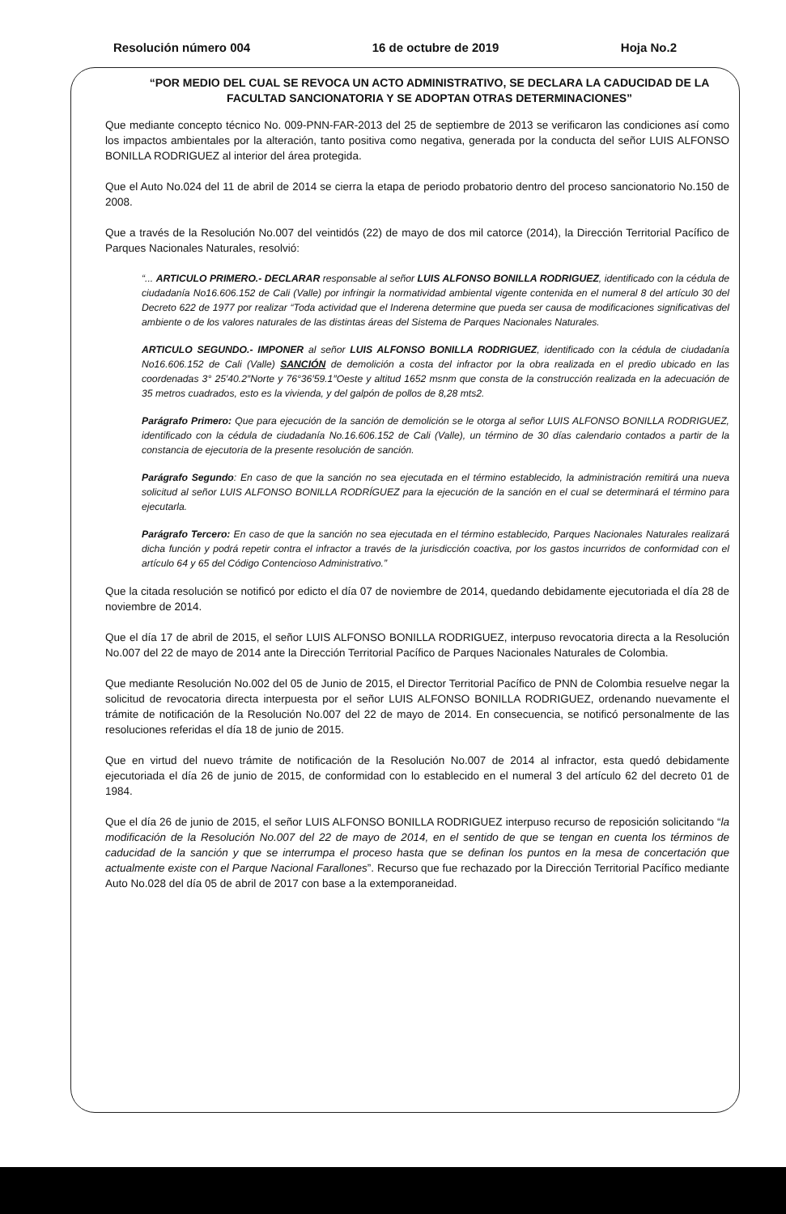Resolución número 004 16 de octubre de 2019 Hoja No.2
“POR MEDIO DEL CUAL SE REVOCA UN ACTO ADMINISTRATIVO, SE DECLARA LA CADUCIDAD DE LA FACULTAD SANCIONATORIA Y SE ADOPTAN OTRAS DETERMINACIONES”
Que mediante concepto técnico No. 009-PNN-FAR-2013 del 25 de septiembre de 2013 se verificaron las condiciones así como los impactos ambientales por la alteración, tanto positiva como negativa, generada por la conducta del señor LUIS ALFONSO BONILLA RODRIGUEZ al interior del área protegida.
Que el Auto No.024 del 11 de abril de 2014 se cierra la etapa de periodo probatorio dentro del proceso sancionatorio No.150 de 2008.
Que a través de la Resolución No.007 del veintidós (22) de mayo de dos mil catorce (2014), la Dirección Territorial Pacífico de Parques Nacionales Naturales, resolvió:
“... ARTICULO PRIMERO.- DECLARAR responsable al señor LUIS ALFONSO BONILLA RODRIGUEZ, identificado con la cédula de ciudadanía No16.606.152 de Cali (Valle) por infringir la normatividad ambiental vigente contenida en el numeral 8 del artículo 30 del Decreto 622 de 1977 por realizar “Toda actividad que el Inderena determine que pueda ser causa de modificaciones significativas del ambiente o de los valores naturales de las distintas áreas del Sistema de Parques Nacionales Naturales.
ARTICULO SEGUNDO.- IMPONER al señor LUIS ALFONSO BONILLA RODRIGUEZ, identificado con la cédula de ciudadanía No16.606.152 de Cali (Valle) SANCIÓN de demolición a costa del infractor por la obra realizada en el predio ubicado en las coordenadas 3° 25′40.2″Norte y 76°36′59.1″Oeste y altitud 1652 msnm que consta de la construcción realizada en la adecuación de 35 metros cuadrados, esto es la vivienda, y del galpón de pollos de 8,28 mts2.
Parágrafo Primero: Que para ejecución de la sanción de demolición se le otorga al señor LUIS ALFONSO BONILLA RODRIGUEZ, identificado con la cédula de ciudadanía No.16.606.152 de Cali (Valle), un término de 30 días calendario contados a partir de la constancia de ejecutoria de la presente resolución de sanción.
Parágrafo Segundo: En caso de que la sanción no sea ejecutada en el término establecido, la administración remitirá una nueva solicitud al señor LUIS ALFONSO BONILLA RODRÍGUEZ para la ejecución de la sanción en el cual se determinará el término para ejecutarla.
Parágrafo Tercero: En caso de que la sanción no sea ejecutada en el término establecido, Parques Nacionales Naturales realizará dicha función y podrá repetir contra el infractor a través de la jurisdicción coactiva, por los gastos incurridos de conformidad con el artículo 64 y 65 del Código Contencioso Administrativo.”
Que la citada resolución se notificó por edicto el día 07 de noviembre de 2014, quedando debidamente ejecutoriada el día 28 de noviembre de 2014.
Que el día 17 de abril de 2015, el señor LUIS ALFONSO BONILLA RODRIGUEZ, interpuso revocatoria directa a la Resolución No.007 del 22 de mayo de 2014 ante la Dirección Territorial Pacífico de Parques Nacionales Naturales de Colombia.
Que mediante Resolución No.002 del 05 de Junio de 2015, el Director Territorial Pacífico de PNN de Colombia resuelve negar la solicitud de revocatoria directa interpuesta por el señor LUIS ALFONSO BONILLA RODRIGUEZ, ordenando nuevamente el trámite de notificación de la Resolución No.007 del 22 de mayo de 2014. En consecuencia, se notificó personalmente de las resoluciones referidas el día 18 de junio de 2015.
Que en virtud del nuevo trámite de notificación de la Resolución No.007 de 2014 al infractor, esta quedó debidamente ejecutoriada el día 26 de junio de 2015, de conformidad con lo establecido en el numeral 3 del artículo 62 del decreto 01 de 1984.
Que el día 26 de junio de 2015, el señor LUIS ALFONSO BONILLA RODRIGUEZ interpuso recurso de reposición solicitando “la modificación de la Resolución No.007 del 22 de mayo de 2014, en el sentido de que se tengan en cuenta los términos de caducidad de la sanción y que se interrumpa el proceso hasta que se definan los puntos en la mesa de concertación que actualmente existe con el Parque Nacional Farallones”. Recurso que fue rechazado por la Dirección Territorial Pacífico mediante Auto No.028 del día 05 de abril de 2017 con base a la extemporaneidad.